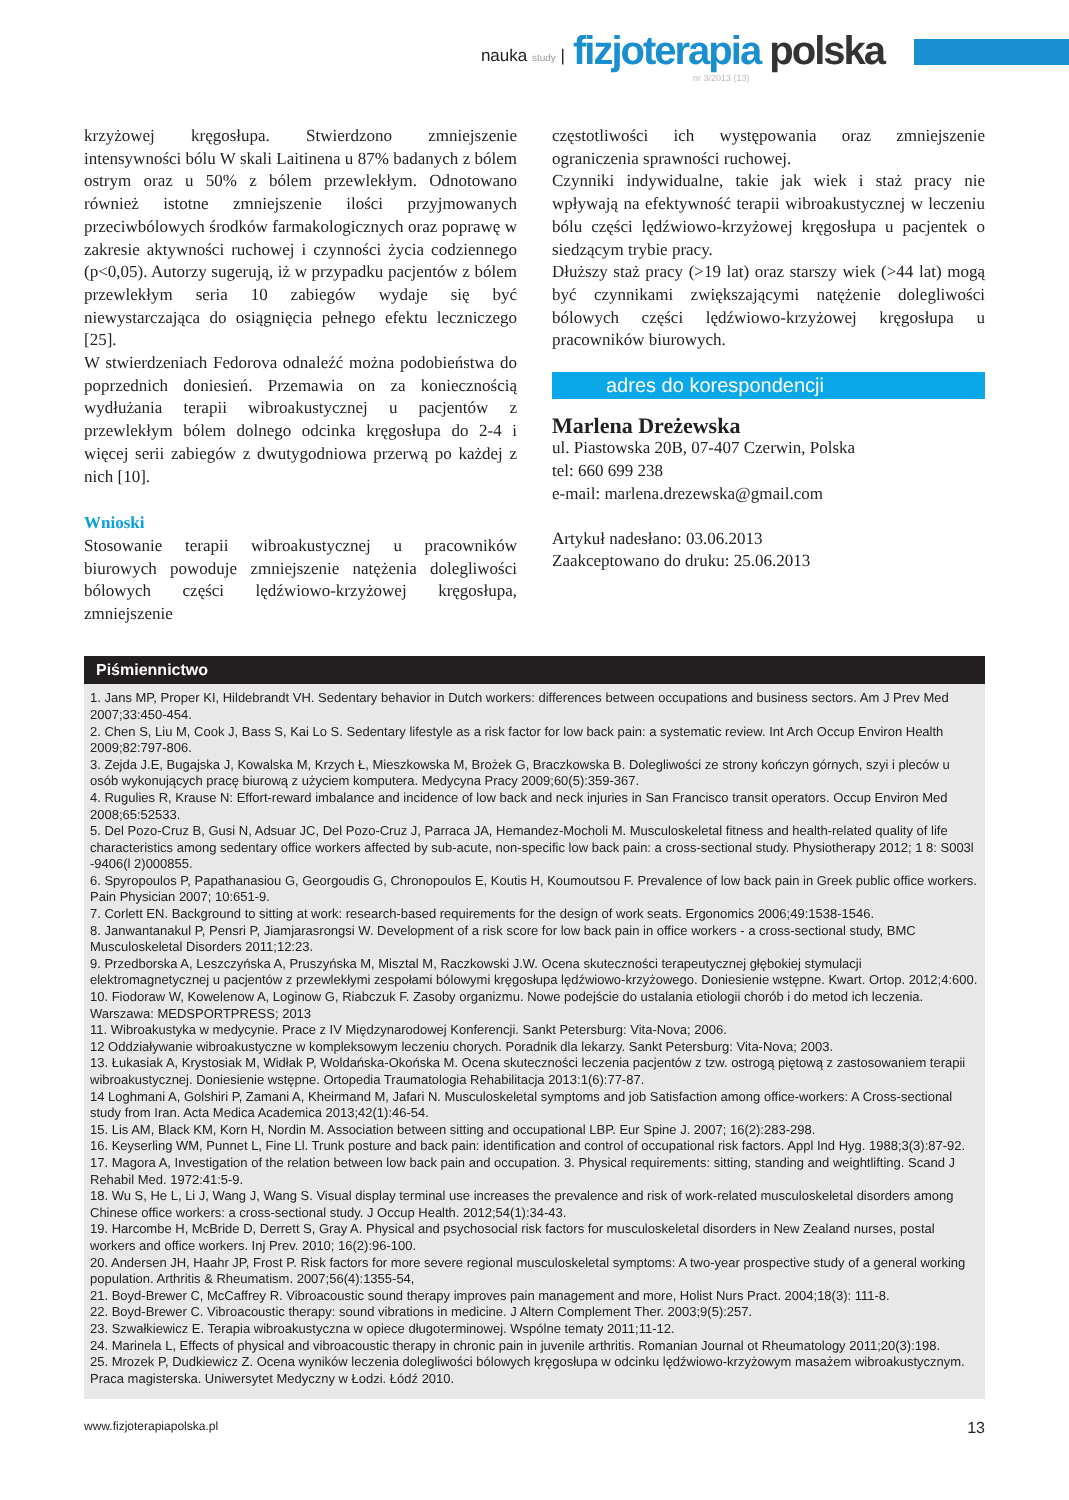nauka study |
fizjoterapia polska
nr 3/2013 (13)
krzyżowej kręgosłupa. Stwierdzono zmniejszenie intensywności bólu W skali Laitinena u 87% badanych z bólem ostrym oraz u 50% z bólem przewlekłym. Odnotowano również istotne zmniejszenie ilości przyjmowanych przeciwbólowych środków farmakologicznych oraz poprawę w zakresie aktywności ruchowej i czynności życia codziennego (p<0,05). Autorzy sugerują, iż w przypadku pacjentów z bólem przewlekłym seria 10 zabiegów wydaje się być niewystarczająca do osiągnięcia pełnego efektu leczniczego [25].
W stwierdzeniach Fedorova odnaleźć można podobieństwa do poprzednich doniesień. Przemawia on za koniecznością wydłużania terapii wibroakustycznej u pacjentów z przewlekłym bólem dolnego odcinka kręgosłupa do 2-4 i więcej serii zabiegów z dwutygodniowa przerwą po każdej z nich [10].
Wnioski
Stosowanie terapii wibroakustycznej u pracowników biurowych powoduje zmniejszenie natężenia dolegliwości bólowych części lędźwiowo-krzyżowej kręgosłupa, zmniejszenie
częstotliwości ich występowania oraz zmniejszenie ograniczenia sprawności ruchowej.
Czynniki indywidualne, takie jak wiek i staż pracy nie wpływają na efektywność terapii wibroakustycznej w leczeniu bólu części lędźwiowo-krzyżowej kręgosłupa u pacjentek o siedzącym trybie pracy.
Dłuższy staż pracy (>19 lat) oraz starszy wiek (>44 lat) mogą być czynnikami zwiększającymi natężenie dolegliwości bólowych części lędźwiowo-krzyżowej kręgosłupa u pracowników biurowych.
adres do korespondencji
Marlena Dreżewska
ul. Piastowska 20B, 07-407 Czerwin, Polska
tel: 660 699 238
e-mail: marlena.drezewska@gmail.com
Artykuł nadesłano: 03.06.2013
Zaakceptowano do druku: 25.06.2013
Piśmiennictwo
1. Jans MP, Proper KI, Hildebrandt VH. Sedentary behavior in Dutch workers: differences between occupations and business sectors. Am J Prev Med 2007;33:450-454.
2. Chen S, Liu M, Cook J, Bass S, Kai Lo S. Sedentary lifestyle as a risk factor for low back pain: a systematic review. Int Arch Occup Environ Health 2009;82:797-806.
3. Zejda J.E, Bugajska J, Kowalska M, Krzych Ł, Mieszkowska M, Brożek G, Braczkowska B. Dolegliwości ze strony kończyn górnych, szyi i pleców u osób wykonujących pracę biurową z użyciem komputera. Medycyna Pracy 2009;60(5):359-367.
4. Rugulies R, Krause N: Effort-reward imbalance and incidence of low back and neck injuries in San Francisco transit operators. Occup Environ Med 2008;65:52533.
5. Del Pozo-Cruz B, Gusi N, Adsuar JC, Del Pozo-Cruz J, Parraca JA, Hemandez-Mocholi M. Musculoskeletal fitness and health-related quality of life characteristics among sedentary office workers affected by sub-acute, non-specific low back pain: a cross-sectional study. Physiotherapy 2012; 1 8: S003l -9406(l 2)000855.
6. Spyropoulos P, Papathanasiou G, Georgoudis G, Chronopoulos E, Koutis H, Koumoutsou F. Prevalence of low back pain in Greek public office workers. Pain Physician 2007; 10:651-9.
7. Corlett EN. Background to sitting at work: research-based requirements for the design of work seats. Ergonomics 2006;49:1538-1546.
8. Janwantanakul P, Pensri P, Jiamjarasrongsi W. Development of a risk score for low back pain in office workers - a cross-sectional study, BMC Musculoskeletal Disorders 2011;12:23.
9. Przedborska A, Leszczyńska A, Pruszyńska M, Misztal M, Raczkowski J.W. Ocena skuteczności terapeutycznej głębokiej stymulacji elektromagnetycznej u pacjentów z przewlekłymi zespołami bólowymi kręgosłupa lędźwiowo-krzyżowego. Doniesienie wstępne. Kwart. Ortop. 2012;4:600.
10. Fiodoraw W, Kowelenow A, Loginow G, Riabczuk F. Zasoby organizmu. Nowe podejście do ustalania etiologii chorób i do metod ich leczenia. Warszawa: MEDSPORTPRESS; 2013
11. Wibroakustyka w medycynie. Prace z IV Międzynarodowej Konferencji. Sankt Petersburg: Vita-Nova; 2006.
12 Oddziaływanie wibroakustyczne w kompleksowym leczeniu chorych. Poradnik dla lekarzy. Sankt Petersburg: Vita-Nova; 2003.
13. Łukasiak A, Krystosiak M, Widłak P, Woldańska-Okońska M. Ocena skuteczności leczenia pacjentów z tzw. ostrogą piętową z zastosowaniem terapii wibroakustycznej. Doniesienie wstępne. Ortopedia Traumatologia Rehabilitacja 2013:1(6):77-87.
14 Loghmani A, Golshiri P, Zamani A, Kheirmand M, Jafari N. Musculoskeletal symptoms and job Satisfaction among office-workers: A Cross-sectional study from Iran. Acta Medica Academica 2013;42(1):46-54.
15. Lis AM, Black KM, Korn H, Nordin M. Association between sitting and occupational LBP. Eur Spine J. 2007; 16(2):283-298.
16. Keyserling WM, Punnet L, Fine Ll. Trunk posture and back pain: identification and control of occupational risk factors. Appl Ind Hyg. 1988;3(3):87-92.
17. Magora A, Investigation of the relation between low back pain and occupation. 3. Physical requirements: sitting, standing and weightlifting. Scand J Rehabil Med. 1972:41:5-9.
18. Wu S, He L, Li J, Wang J, Wang S. Visual display terminal use increases the prevalence and risk of work-related musculoskeletal disorders among Chinese office workers: a cross-sectional study. J Occup Health. 2012;54(1):34-43.
19. Harcombe H, McBride D, Derrett S, Gray A. Physical and psychosocial risk factors for musculoskeletal disorders in New Zealand nurses, postal workers and office workers. Inj Prev. 2010; 16(2):96-100.
20. Andersen JH, Haahr JP, Frost P. Risk factors for more severe regional musculoskeletal symptoms: A two-year prospective study of a general working population. Arthritis & Rheumatism. 2007;56(4):1355-54,
21. Boyd-Brewer C, McCaffrey R. Vibroacoustic sound therapy improves pain management and more, Holist Nurs Pract. 2004;18(3): 111-8.
22. Boyd-Brewer C. Vibroacoustic therapy: sound vibrations in medicine. J Altern Complement Ther. 2003;9(5):257.
23. Szwałkiewicz E. Terapia wibroakustyczna w opiece długoterminowej. Wspólne tematy 2011;11-12.
24. Marinela L, Effects of physical and vibroacoustic therapy in chronic pain in juvenile arthritis. Romanian Journal ot Rheumatology 2011;20(3):198.
25. Mrozek P, Dudkiewicz Z. Ocena wyników leczenia dolegliwości bólowych kręgosłupa w odcinku lędźwiowo-krzyżowym masażem wibroakustycznym. Praca magisterska. Uniwersytet Medyczny w Łodzi. Łódź 2010.
www.fizjoterapiapolska.pl 13